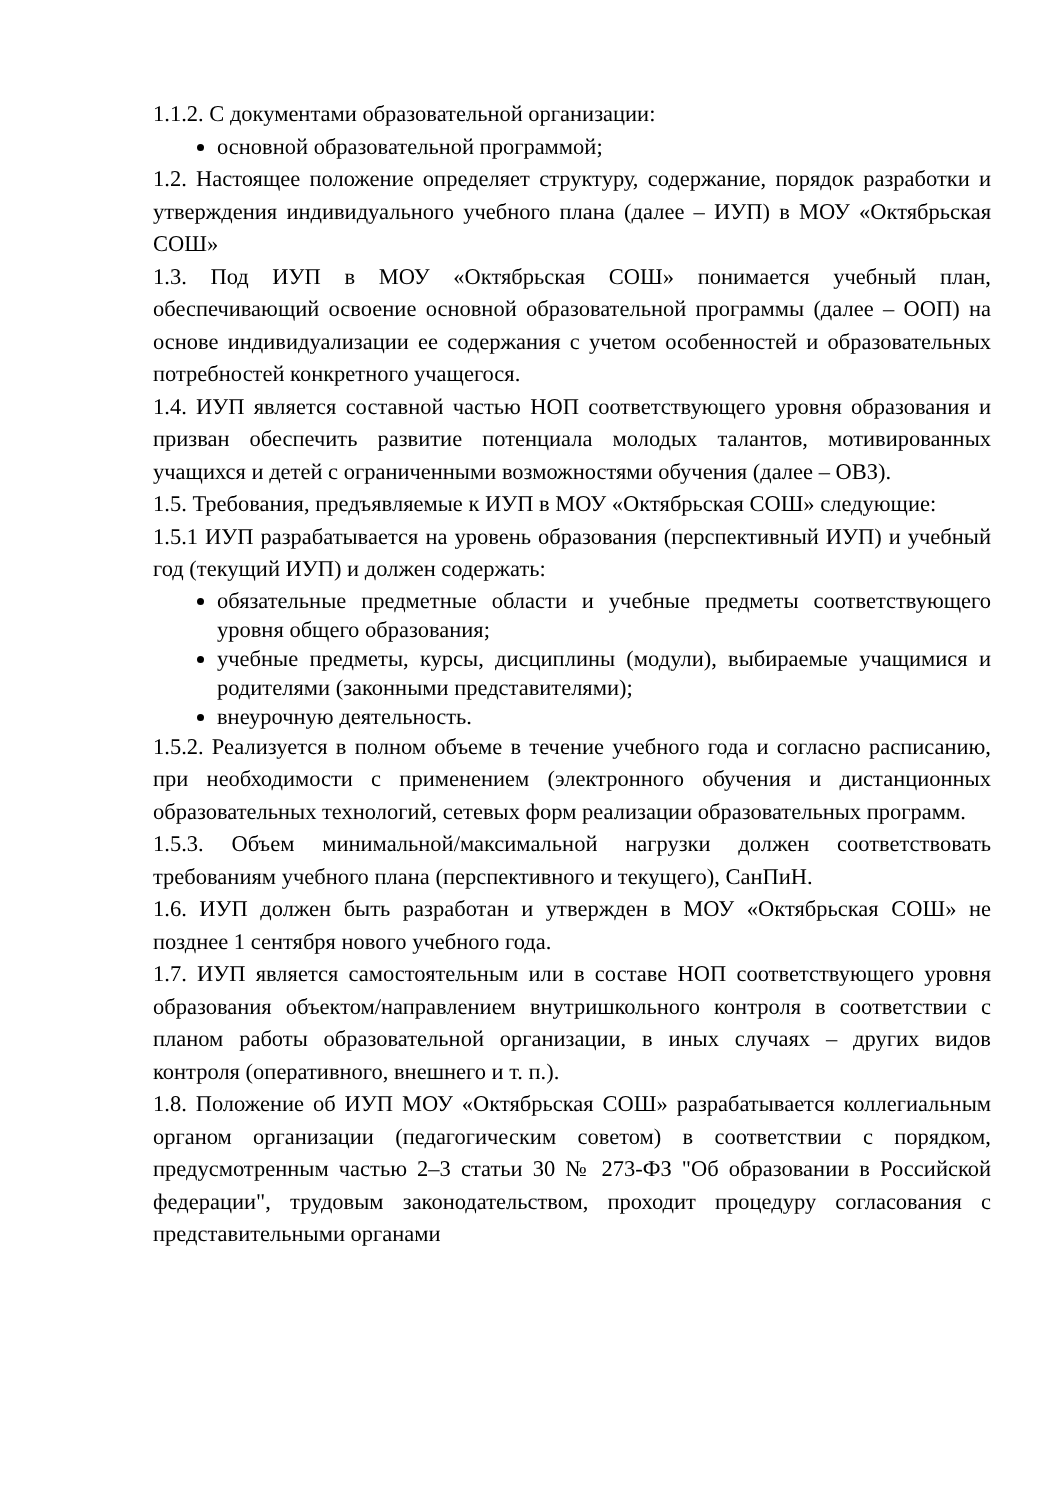1.1.2. С документами образовательной организации:
основной образовательной программой;
1.2. Настоящее положение определяет структуру, содержание, порядок разработки и утверждения индивидуального учебного плана (далее – ИУП) в МОУ «Октябрьская СОШ»
1.3. Под ИУП в МОУ «Октябрьская СОШ» понимается учебный план, обеспечивающий освоение основной образовательной программы (далее – ООП) на основе индивидуализации ее содержания с учетом особенностей и образовательных потребностей конкретного учащегося.
1.4. ИУП является составной частью НОП соответствующего уровня образования и призван обеспечить развитие потенциала молодых талантов, мотивированных учащихся и детей с ограниченными возможностями обучения (далее – ОВЗ).
1.5. Требования, предъявляемые к ИУП в МОУ «Октябрьская СОШ» следующие:
1.5.1 ИУП разрабатывается на уровень образования (перспективный ИУП) и учебный год (текущий ИУП) и должен содержать:
обязательные предметные области и учебные предметы соответствующего уровня общего образования;
учебные предметы, курсы, дисциплины (модули), выбираемые учащимися и родителями (законными представителями);
внеурочную деятельность.
1.5.2. Реализуется в полном объеме в течение учебного года и согласно расписанию, при необходимости с применением (электронного обучения и дистанционных образовательных технологий, сетевых форм реализации образовательных программ.
1.5.3. Объем минимальной/максимальной нагрузки должен соответствовать требованиям учебного плана (перспективного и текущего), СанПиН.
1.6. ИУП должен быть разработан и утвержден в МОУ «Октябрьская СОШ» не позднее 1 сентября нового учебного года.
1.7. ИУП является самостоятельным или в составе НОП соответствующего уровня образования объектом/направлением внутришкольного контроля в соответствии с планом работы образовательной организации, в иных случаях – других видов контроля (оперативного, внешнего и т. п.).
1.8. Положение об ИУП МОУ «Октябрьская СОШ» разрабатывается коллегиальным органом организации (педагогическим советом) в соответствии с порядком, предусмотренным частью 2–3 статьи 30 № 273-ФЗ "Об образовании в Российской федерации", трудовым законодательством, проходит процедуру согласования с представительными органами